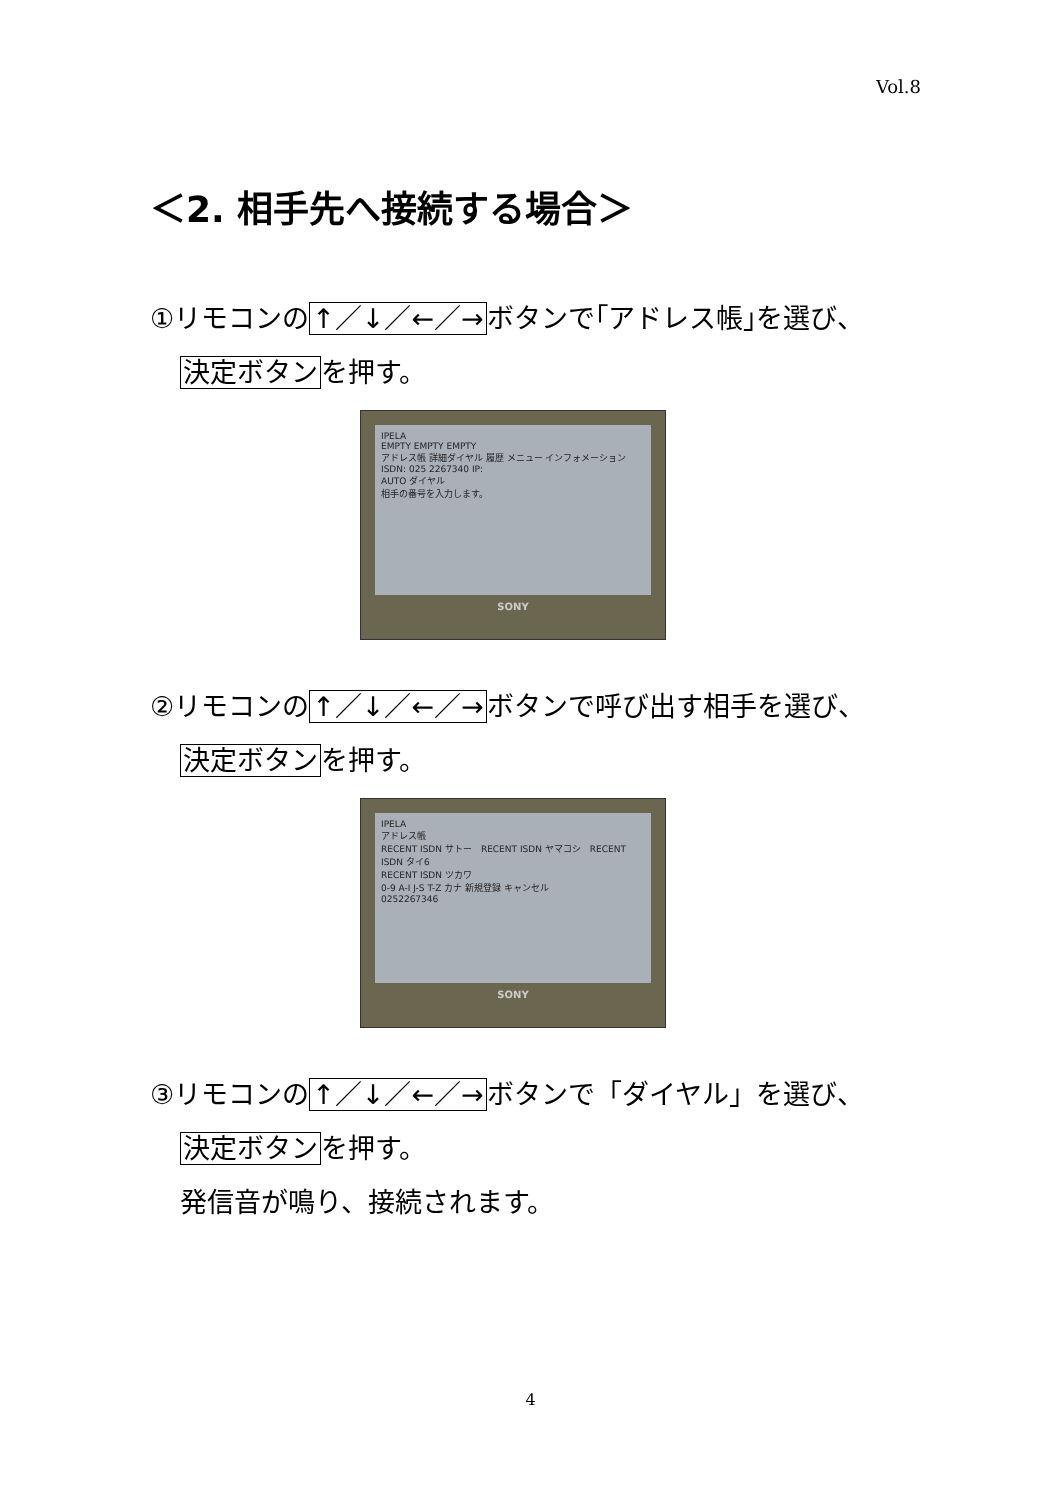Vol.8
＜2. 相手先へ接続する場合＞
①リモコンの↑／↓／←／→ボタンで｢アドレス帳｣を選び、
決定ボタンを押す。
IPELA
EMPTY EMPTY EMPTY
アドレス帳 詳細ダイヤル 履歴 メニュー インフォメーション
ISDN: 025 2267340 IP:
AUTO ダイヤル
相手の番号を入力します。
SONY
②リモコンの↑／↓／←／→ボタンで呼び出す相手を選び、
決定ボタンを押す。
IPELA
アドレス帳
RECENT ISDN サトー　RECENT ISDN ヤマコシ　RECENT ISDN タイ6
RECENT ISDN ツカワ
0-9 A-I J-S T-Z カナ 新規登録 キャンセル
0252267346
SONY
③リモコンの↑／↓／←／→ボタンで「ダイヤル」を選び、
決定ボタンを押す。
発信音が鳴り、接続されます。
4